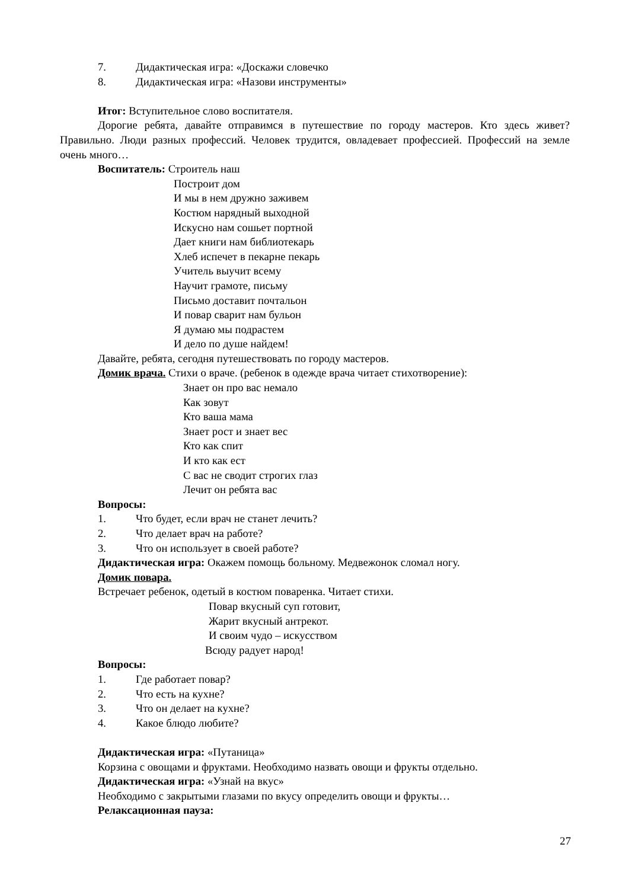7. Дидактическая игра: «Доскажи словечко
8. Дидактическая игра: «Назови инструменты»
Итог: Вступительное слово воспитателя.
Дорогие ребята, давайте отправимся в путешествие по городу мастеров. Кто здесь живет? Правильно. Люди разных профессий. Человек трудится, овладевает профессией. Профессий на земле очень много…
Воспитатель: Строитель наш
Построит дом
И мы в нем дружно заживем
Костюм нарядный выходной
Искусно нам сошьет портной
Дает книги нам библиотекарь
Хлеб испечет в пекарне пекарь
Учитель выучит всему
Научит грамоте, письму
Письмо доставит почтальон
И повар сварит нам бульон
Я думаю мы подрастем
И дело по душе найдем!
Давайте, ребята, сегодня путешествовать по городу мастеров.
Домик врача. Стихи о враче. (ребенок в одежде врача читает стихотворение):
Знает он про вас немало
Как зовут
Кто ваша мама
Знает рост и знает вес
Кто как спит
И кто как ест
С вас не сводит строгих глаз
Лечит он ребята вас
Вопросы:
1. Что будет, если врач не станет лечить?
2. Что делает врач на работе?
3. Что он использует в своей работе?
Дидактическая игра: Окажем помощь больному. Медвежонок сломал ногу.
Домик повара.
Встречает ребенок, одетый в костюм поваренка. Читает стихи.
Повар вкусный суп готовит,
Жарит вкусный антрекот.
И своим чудо – искусством
Всюду радует народ!
Вопросы:
1. Где работает повар?
2. Что есть на кухне?
3. Что он делает на кухне?
4. Какое блюдо любите?
Дидактическая игра: «Путаница»
Корзина с овощами и фруктами. Необходимо назвать овощи и фрукты отдельно.
Дидактическая игра: «Узнай на вкус»
Необходимо с закрытыми глазами по вкусу определить овощи и фрукты…
Релаксационная пауза:
27